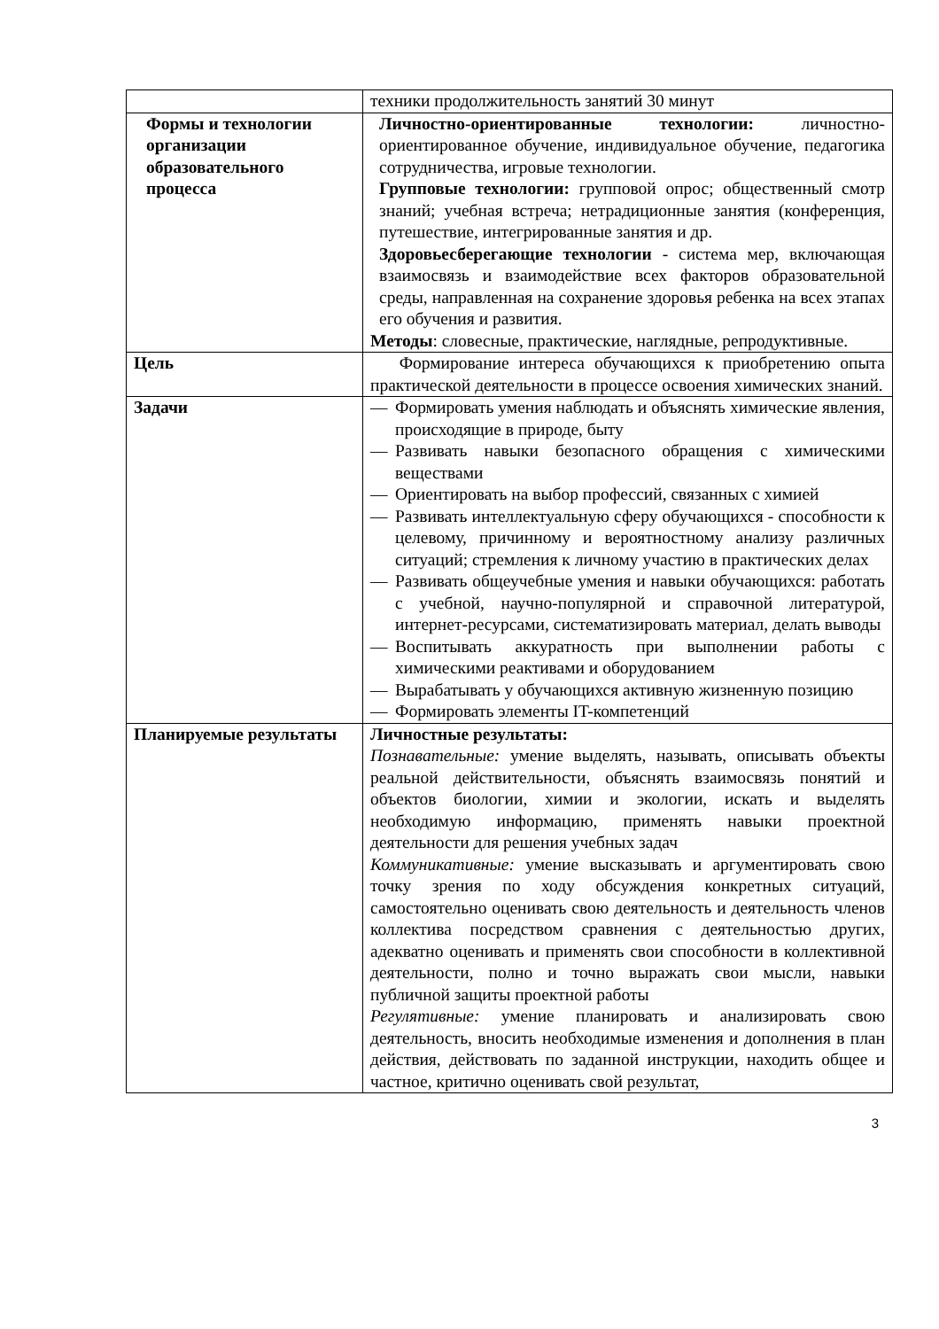| | техники продолжительность занятий 30 минут |
| Формы и технологии организации образовательного процесса | Личностно-ориентированные технологии: личностно-ориентированное обучение, индивидуальное обучение, педагогика сотрудничества, игровые технологии. Групповые технологии: групповой опрос; общественный смотр знаний; учебная встреча; нетрадиционные занятия (конференция, путешествие, интегрированные занятия и др. Здоровьесберегающие технологии - система мер, включающая взаимосвязь и взаимодействие всех факторов образовательной среды, направленная на сохранение здоровья ребенка на всех этапах его обучения и развития. Методы : словесные, практические, наглядные, репродуктивные. |
| Цель | Формирование интереса обучающихся к приобретению опыта практической деятельности в процессе освоения химических знаний. |
| Задачи | — Формировать умения наблюдать и объяснять химические явления, происходящие в природе, быту — Развивать навыки безопасного обращения с химическими веществами — Ориентировать на выбор профессий, связанных с химией — Развивать интеллектуальную сферу обучающихся - способности к целевому, причинному и вероятностному анализу различных ситуаций; стремления к личному участию в практических делах — Развивать общеучебные умения и навыки обучающихся: работать с учебной, научно-популярной и справочной литературой, интернет-ресурсами, систематизировать материал, делать выводы — Воспитывать аккуратность при выполнении работы с химическими реактивами и оборудованием — Вырабатывать у обучающихся активную жизненную позицию — Формировать элементы IT-компетенций |
| Планируемые результаты | Личностные результаты: Познавательные: умение выделять, называть, описывать объекты реальной действительности, объяснять взаимосвязь понятий и объектов биологии, химии и экологии, искать и выделять необходимую информацию, применять навыки проектной деятельности для решения учебных задач Коммуникативные: умение высказывать и аргументировать свою точку зрения по ходу обсуждения конкретных ситуаций, самостоятельно оценивать свою деятельность и деятельность членов коллектива посредством сравнения с деятельностью других, адекватно оценивать и применять свои способности в коллективной деятельности, полно и точно выражать свои мысли, навыки публичной защиты проектной работы Регулятивные: умение планировать и анализировать свою деятельность, вносить необходимые изменения и дополнения в план действия, действовать по заданной инструкции, находить общее и частное, критично оценивать свой результат, |
3